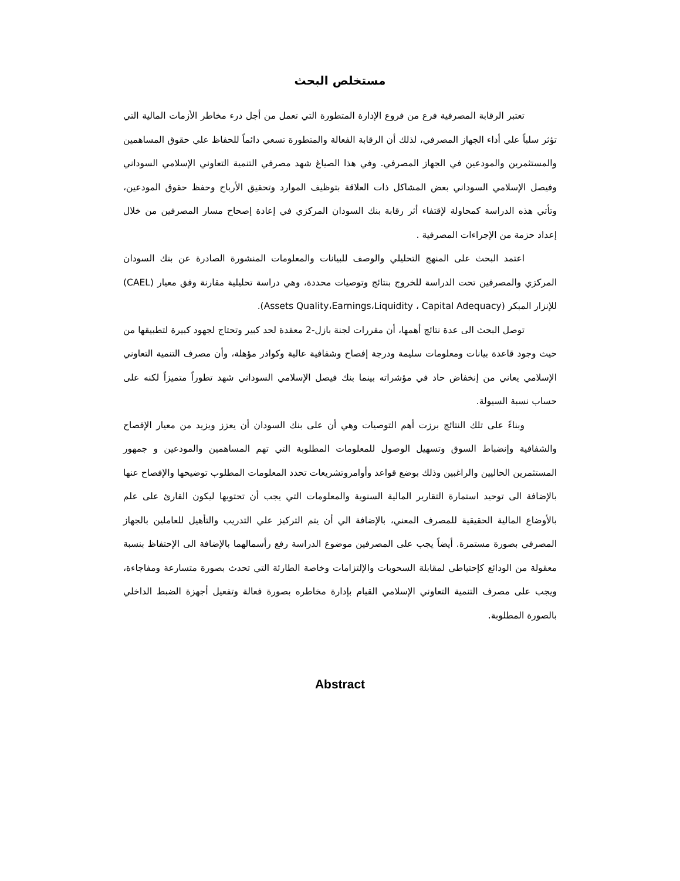مستخلص البحث
تعتبر الرقابة المصرفية فرع من فروع الإدارة المتطورة التي تعمل من أجل درء مخاطر الأزمات المالية التي تؤثر سلباً علي أداء الجهاز المصرفي، لذلك أن الرقابة الفعالة والمتطورة تسعي دائماً للحفاظ علي حقوق المساهمين والمستثمرين والمودعين في الجهاز المصرفي. وفي هذا الصياغ شهد مصرفي التنمية التعاوني الإسلامي السوداني وفيصل الإسلامي السوداني بعض المشاكل ذات العلاقة بتوظيف الموارد وتحقيق الأرباح وحفظ حقوق المودعين، وتأتي هذه الدراسة كمحاولة لإقتفاء أثر رقابة بنك السودان المركزي في إعادة إصحاح مسار المصرفين من خلال إعداد حزمة من الإجراءات المصرفية .
اعتمد البحث على المنهج التحليلي والوصف للبيانات والمعلومات المنشورة الصادرة عن بنك السودان المركزي والمصرفين تحت الدراسة للخروج بنتائج وتوصيات محددة، وهي دراسة تحليلية مقارنة وفق معيار (CAEL) للإنزار المبكر (Assets Quality،Earnings،Liquidity ، Capital Adequacy).
توصل البحث الى عدة نتائج أهمها، أن مقررات لجنة بازل-2 معقدة لحد كبير وتحتاج لجهود كبيرة لتطبيقها من حيث وجود قاعدة بيانات ومعلومات سليمة ودرجة إفصاح وشفافية عالية وكوادر مؤهلة، وأن مصرف التنمية التعاوني الإسلامي يعاني من إنخفاض حاد في مؤشراته بينما بنك فيصل الإسلامي السوداني شهد تطوراً متميزاً لكنه على حساب نسبة السيولة.
وبناءً على تلك النتائج برزت أهم التوصيات وهي أن على بنك السودان أن يعزز ويزيد من معيار الإفصاح والشفافية وإنضباط السوق وتسهيل الوصول للمعلومات المطلوبة التي تهم المساهمين والمودعين و جمهور المستثمرين الحاليين والراغبين وذلك بوضع قواعد وأوامروتشريعات تحدد المعلومات المطلوب توضيحها والإفصاح عنها بالإضافة الى توحيد استمارة التقارير المالية السنوية والمعلومات التي يجب أن تحتويها ليكون القارئ على علم بالأوضاع المالية الحقيقية للمصرف المعني، بالإضافة الي أن يتم التركيز علي التدريب والتأهيل للعاملين بالجهاز المصرفي بصورة مستمرة. أيضاً يجب على المصرفين موضوع الدراسة رفع رأسمالهما بالإضافة الى الإحتفاظ بنسبة معقولة من الودائع كإحتياطي لمقابلة السحوبات والإلتزامات وخاصة الطارئة التي تحدث بصورة متسارعة ومفاجاءة، ويجب على مصرف التنمية التعاوني الإسلامي القيام بإدارة مخاطره بصورة فعالة وتفعيل أجهزة الضبط الداخلي بالصورة المطلوبة.
Abstract